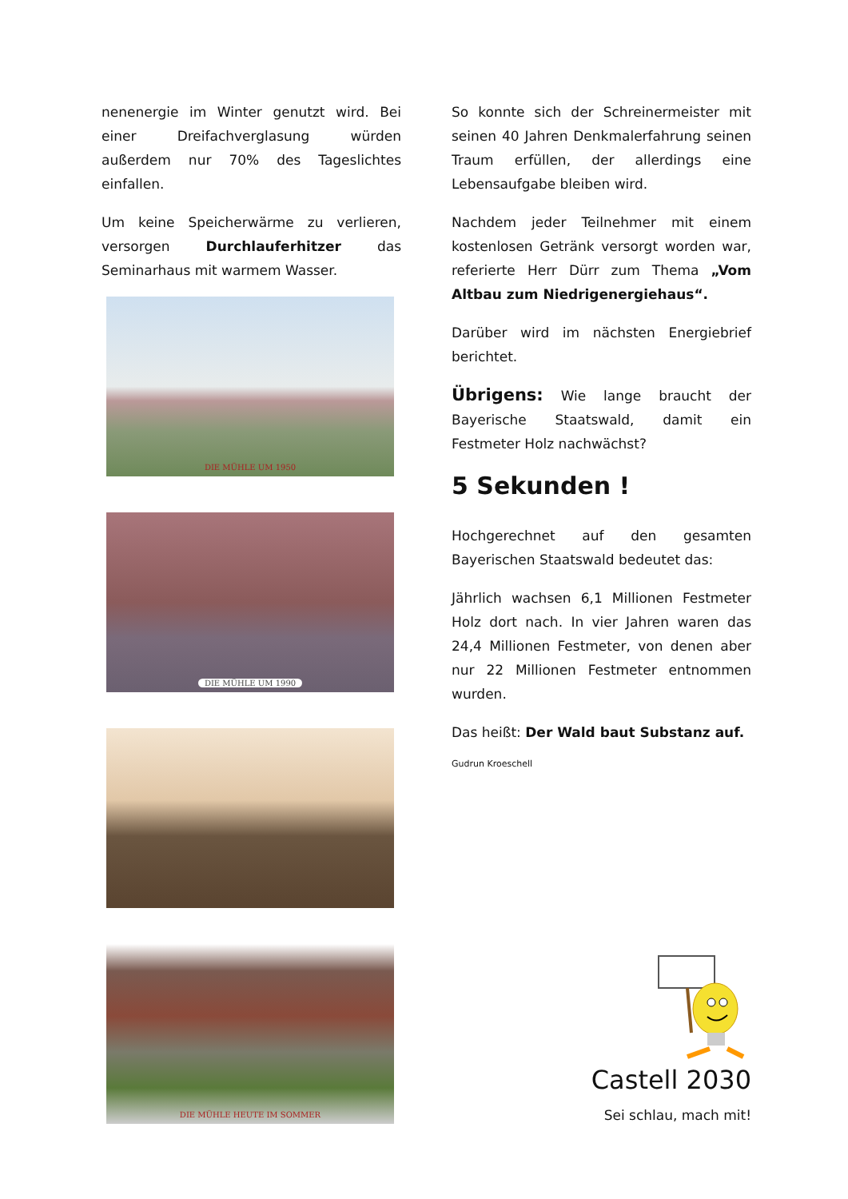nenenergie im Winter genutzt wird. Bei einer Dreifachverglasung würden außerdem nur 70% des Tageslichtes einfallen.
Um keine Speicherwärme zu verlieren, versorgen Durchlauferhitzer das Seminarhaus mit warmem Wasser.
DIE MÜHLE UM 1950
DIE MÜHLE UM 1990
DIE MÜHLE HEUTE IM SOMMER
So konnte sich der Schreinermeister mit seinen 40 Jahren Denkmalerfahrung seinen Traum erfüllen, der allerdings eine Lebensaufgabe bleiben wird.
Nachdem jeder Teilnehmer mit einem kostenlosen Getränk versorgt worden war, referierte Herr Dürr zum Thema „Vom Altbau zum Niedrigenergiehaus“.
Darüber wird im nächsten Energiebrief berichtet.
Übrigens: Wie lange braucht der Bayerische Staatswald, damit ein Festmeter Holz nachwächst?
5 Sekunden !
Hochgerechnet auf den gesamten Bayerischen Staatswald bedeutet das:
Jährlich wachsen 6,1 Millionen Festmeter Holz dort nach. In vier Jahren waren das 24,4 Millionen Festmeter, von denen aber nur 22 Millionen Festmeter entnommen wurden.
Das heißt: Der Wald baut Substanz auf.
Gudrun Kroeschell
Castell 2030
Sei schlau, mach mit!